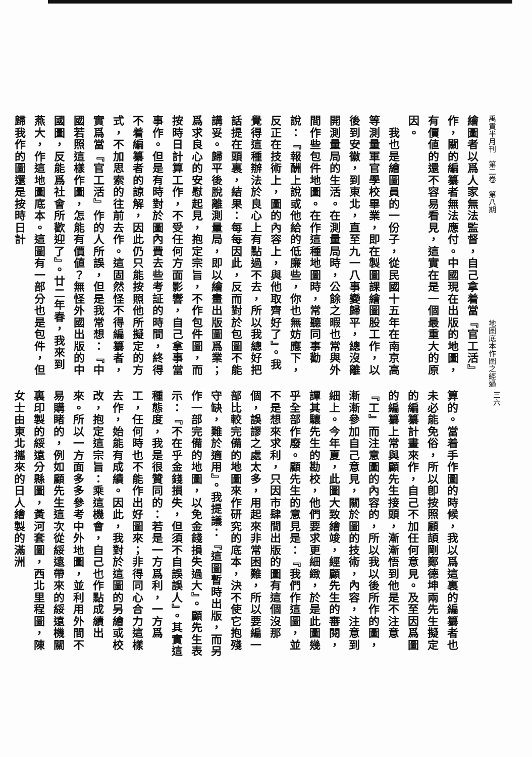禹貢半月刊　第二卷　第八期 地圖底本作圖之經過
繪圖者以爲人家無法監督，自己拿着當『官工活』作，關的編纂者無法應付。中國現在出版的地圖，有價値的還不容易看見，這實在是一個最重大的原因。
　我也是繪圖員的一份子，從民國十五年在南京高等測量軍官學校畢業，即在製圖課繪圖股工作，以後到安徽，到東北，直至九一八事變歸平，總沒離開測量局的生活。在測量局時，公餘之暇也常與外間作些包件地圖。在作這種地圖時，常聽同事勸說：『報酬上說或他給的低廉些，你也無妨應下，反正在技術上，圖的內容上，與他取齊好了』。我覺得這種辦法於良心上有點過不去，所以我總好把話提在頭裏，結果：每每因此，反而對於包圖不能講妥。歸平後脫離測量局，即以繪畫出版圖爲業；爲求良心的安慰起見，抱定宗旨，不作包件圖，而按時日計算工作，不受任何方面影響，自己拿事當事作。但是有時對於圖內費去些考証的時間，終得不着編纂者的諒解，因此仍只能按照他所擬定的方式，不加思索的往前去作。這固然怪不得編纂者，實爲當『官工活』作的人所誤，但是我常想：『中國若照這樣作圖，怎能有價値？無怪外國出版的中國圖，反能爲社會所歡迎了』。廿二年春，我來到燕大，作這地圖底本。這圖有一部分也是包件，但歸我作的圖還是按時日計
三六
算的。當着手作圖的時候，我以爲這裏的編纂者也未必能免俗，所以卽按照顧頡剛鄭德坤兩先生擬定的編纂計畫來作，自己不加任何意見。及至因爲圖的編纂上常與顧先生接頭，漸漸悟到他是不注意『工』而注意圖的內容的，所以我以後所作的圖，漸漸參加自己意見，關於圖的技術，內容，注意到細上。今年夏，此圖大致繪竣，經顧先生的審閱，譚其驤先生的勘校，他們要求更細緻，於是此圖幾乎全部作廢。顧先生的意見是：『我們作這圖，並不是想來求利，只因市肆間出版的圖有這個沒那個，誤謬之處太多，用起來非常困難，所以要編一部比較完備的地圖來作研究的底本，決不使它抱殘守缺，難於適用』。我提議：『這圖暫時出版，而另作一部完備的地圖，以免金錢損失過大』。顧先生表示：『不在乎金錢損失，但須不自誤誤人』。其實這種態度，我是很贊同的：若是一方爲利，一方爲工，任何時也不能作出好圖來；非得同心合力這樣去作，始能有成績。因此，我對於這圖的另繪或校改，抱定這宗旨：乘這機會，自己也作點成績出來。所以一方面多多參考中外地圖，並利用外間不易購睹的，例如顧先生這次從綏遠帶來的綏遠機關裏印製的綏遠分縣圖，黃河套圖，西北里程圖，陳女士由東北攜來的日人繪製的滿洲